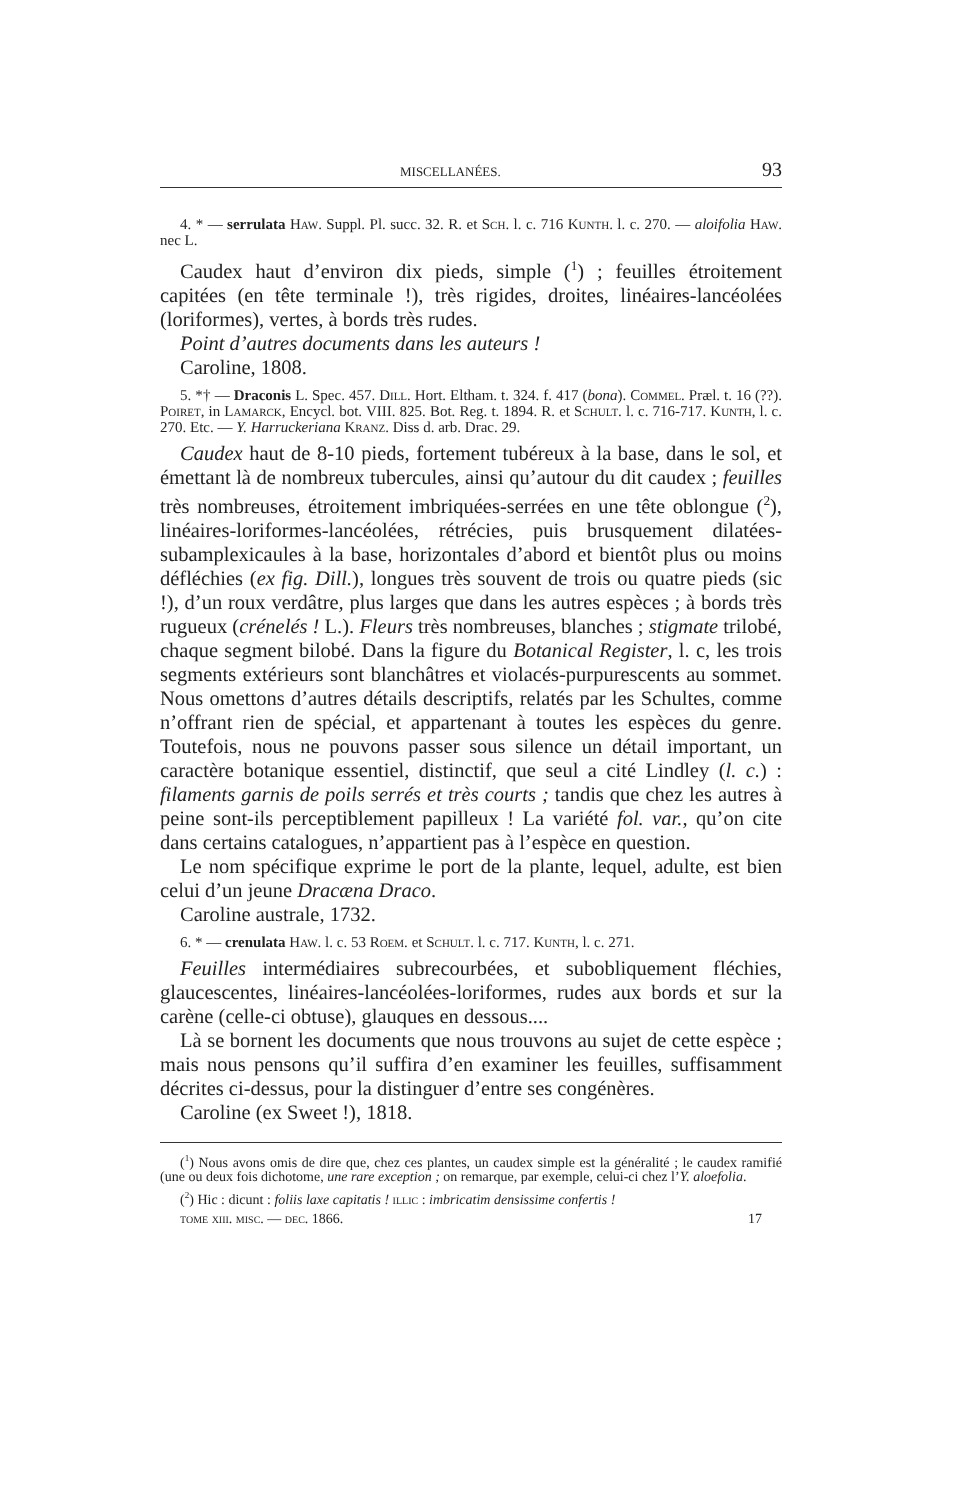MISCELLANÉES. 93
4. * — serrulata Haw. Suppl. Pl. succ. 32. R. et Sch. l. c. 716 Kunth. l. c. 270. — aloifolia Haw. nec L.
Caudex haut d’environ dix pieds, simple (<sup>1</sup>) ; feuilles étroitement capitées (en tête terminale !), très rigides, droites, linéaires-lancéolées (loriformes), vertes, à bords très rudes.
Point d’autres documents dans les auteurs !
Caroline, 1808.
5. *† — Draconis L. Spec. 457. Dill. Hort. Eltham. t. 324. f. 417 (bona). Commel. Præl. t. 16 (??). Poiret, in Lamarck, Encycl. bot. VIII. 825. Bot. Reg. t. 1894. R. et Schult. l. c. 716-717. Kunth, l. c. 270. Etc. — Y. Harruckeriana Kranz. Diss d. arb. Drac. 29.
Caudex haut de 8-10 pieds, fortement tubéreux à la base, dans le sol, et émettant là de nombreux tubercules, ainsi qu’autour du dit caudex ; feuilles très nombreuses, étroitement imbriquées-serrées en une tête oblongue (<sup>2</sup>), linéaires-loriformes-lancéolées, rétrécies, puis brusquement dilatées-subamplexicaules à la base, horizontales d’abord et bientôt plus ou moins défléchies (ex fig. Dill.), longues très souvent de trois ou quatre pieds (sic !), d’un roux verdâtre, plus larges que dans les autres espèces ; à bords très rugueux (crénelés ! L.). Fleurs très nombreuses, blanches ; stigmate trilobé, chaque segment bilobé. Dans la figure du Botanical Register, l. c, les trois segments extérieurs sont blanchâtres et violacés-purpurescents au sommet. Nous omettons d’autres détails descriptifs, relatés par les Schultes, comme n’offrant rien de spécial, et appartenant à toutes les espèces du genre. Toutefois, nous ne pouvons passer sous silence un détail important, un caractère botanique essentiel, distinctif, que seul a cité Lindley (l. c.) : filaments garnis de poils serrés et très courts ; tandis que chez les autres à peine sont-ils perceptiblement papilleux ! La variété fol. var., qu’on cite dans certains catalogues, n’appartient pas à l’espèce en question.
Le nom spécifique exprime le port de la plante, lequel, adulte, est bien celui d’un jeune Dracæna Draco.
Caroline australe, 1732.
6. * — crenulata Haw. l. c. 53 Roem. et Schult. l. c. 717. Kunth, l. c. 271.
Feuilles intermédiaires subrecourbées, et subobliquement fléchies, glaucescentes, linéaires-lancéolées-loriformes, rudes aux bords et sur la carène (celle-ci obtuse), glauques en dessous....
Là se bornent les documents que nous trouvons au sujet de cette espèce ; mais nous pensons qu’il suffira d’en examiner les feuilles, suffisamment décrites ci-dessus, pour la distinguer d’entre ses congénères.
Caroline (ex Sweet !), 1818.
(<sup>1</sup>) Nous avons omis de dire que, chez ces plantes, un caudex simple est la généralité ; le caudex ramifié (une ou deux fois dichotome, une rare exception ; on remarque, par exemple, celui-ci chez l’Y. aloefolia.
(<sup>2</sup>) Hic : dicunt : foliis laxe capitatis ! illic : imbricatim densissime confertis !
tome xiii. misc. — dec. 1866. 17